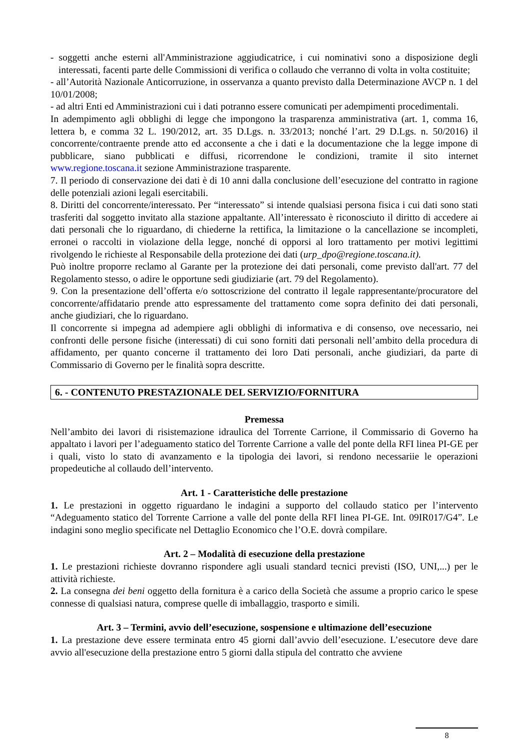- soggetti anche esterni all'Amministrazione aggiudicatrice, i cui nominativi sono a disposizione degli interessati, facenti parte delle Commissioni di verifica o collaudo che verranno di volta in volta costituite;
- all’Autorità Nazionale Anticorruzione, in osservanza a quanto previsto dalla Determinazione AVCP n. 1 del 10/01/2008;
- ad altri Enti ed Amministrazioni cui i dati potranno essere comunicati per adempimenti procedimentali.
In adempimento agli obblighi di legge che impongono la trasparenza amministrativa (art. 1, comma 16, lettera b, e comma 32 L. 190/2012, art. 35 D.Lgs. n. 33/2013; nonché l’art. 29 D.Lgs. n. 50/2016) il concorrente/contraente prende atto ed acconsente a che i dati e la documentazione che la legge impone di pubblicare, siano pubblicati e diffusi, ricorrendone le condizioni, tramite il sito internet www.regione.toscana.it sezione Amministrazione trasparente.
7. Il periodo di conservazione dei dati è di 10 anni dalla conclusione dell’esecuzione del contratto in ragione delle potenziali azioni legali esercitabili.
8. Diritti del concorrente/interessato. Per “interessato” si intende qualsiasi persona fisica i cui dati sono stati trasferiti dal soggetto invitato alla stazione appaltante. All’interessato è riconosciuto il diritto di accedere ai dati personali che lo riguardano, di chiederne la rettifica, la limitazione o la cancellazione se incompleti, erronei o raccolti in violazione della legge, nonché di opporsi al loro trattamento per motivi legittimi rivolgendo le richieste al Responsabile della protezione dei dati (urp_dpo@regione.toscana.it).
Può inoltre proporre reclamo al Garante per la protezione dei dati personali, come previsto dall'art. 77 del Regolamento stesso, o adire le opportune sedi giudiziarie (art. 79 del Regolamento).
9. Con la presentazione dell’offerta e/o sottoscrizione del contratto il legale rappresentante/procuratore del concorrente/affidatario prende atto espressamente del trattamento come sopra definito dei dati personali, anche giudiziari, che lo riguardano.
Il concorrente si impegna ad adempiere agli obblighi di informativa e di consenso, ove necessario, nei confronti delle persone fisiche (interessati) di cui sono forniti dati personali nell’ambito della procedura di affidamento, per quanto concerne il trattamento dei loro Dati personali, anche giudiziari, da parte di Commissario di Governo per le finalità sopra descritte.
6. - CONTENUTO PRESTAZIONALE DEL SERVIZIO/FORNITURA
Premessa
Nell’ambito dei lavori di risistemazione idraulica del Torrente Carrione, il Commissario di Governo ha appaltato i lavori per l’adeguamento statico del Torrente Carrione a valle del ponte della RFI linea PI-GE per i quali, visto lo stato di avanzamento e la tipologia dei lavori, si rendono necessariie le operazioni propedeutiche al collaudo dell’intervento.
Art. 1 - Caratteristiche delle prestazione
1. Le prestazioni in oggetto riguardano le indagini a supporto del collaudo statico per l’intervento “Adeguamento statico del Torrente Carrione a valle del ponte della RFI linea PI-GE. Int. 09IR017/G4”. Le indagini sono meglio specificate nel Dettaglio Economico che l’O.E. dovrà compilare.
Art. 2 – Modalità di esecuzione della prestazione
1. Le prestazioni richieste dovranno rispondere agli usuali standard tecnici previsti (ISO, UNI,...) per le attività richieste.
2. La consegna dei beni oggetto della fornitura è a carico della Società che assume a proprio carico le spese connesse di qualsiasi natura, comprese quelle di imballaggio, trasporto e simili.
Art. 3 – Termini, avvio dell’esecuzione, sospensione e ultimazione dell’esecuzione
1. La prestazione deve essere terminata entro 45 giorni dall’avvio dell’esecuzione. L’esecutore deve dare avvio all'esecuzione della prestazione entro 5 giorni dalla stipula del contratto che avviene
8